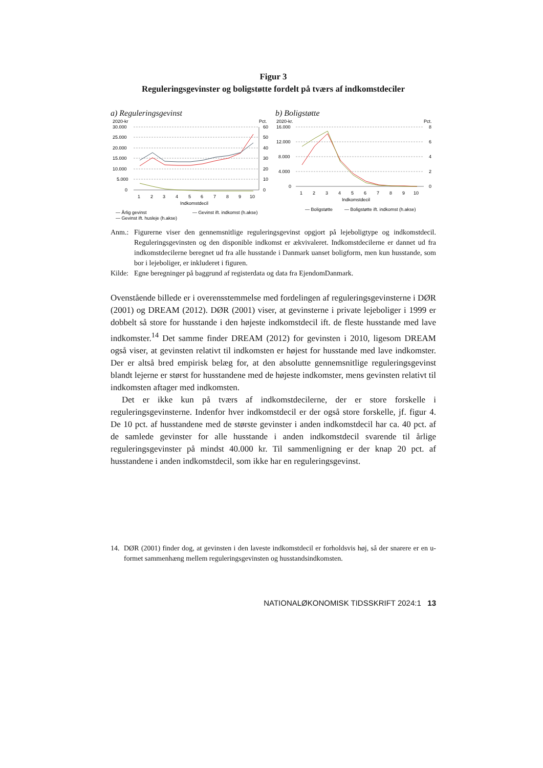Figur 3
Reguleringsgevinster og boligstøtte fordelt på tværs af indkomstdeciler
a) Reguleringsgevinst
2020-kr
Pct.
30.000
25.000
20.000
15.000
10.000
5.000
0
60
50
40
30
20
10
0
1
2
3
4
5
6
7
8
9
10
Indkomstdecil
— Årlig gevinst
— Gevinst ift. indkomst (h.akse)
— Gevinst ift. husleje (h.akse)
b) Boligstøtte
2020-kr.
Pct.
16.000
12.000
8.000
4.000
0
8
6
4
2
0
1
2
3
4
5
6
7
8
9
10
Indkomstdecil
— Boligstøtte
— Boligstøtte ift. indkomst (h.akse)
Anm.: Figurerne viser den gennemsnitlige reguleringsgevinst opgjort på lejeboligtype og indkomstdecil. Reguleringsgevinsten og den disponible indkomst er ækvivaleret. Indkomstdecilerne er dannet ud fra indkomstdecilerne beregnet ud fra alle husstande i Danmark uanset boligform, men kun husstande, som bor i lejeboliger, er inkluderet i figuren.
Kilde:
Egne beregninger på baggrund af registerdata og data fra EjendomDanmark.
Ovenstående billede er i overensstemmelse med fordelingen af reguleringsgevinsterne i DØR (2001) og DREAM (2012). DØR (2001) viser, at gevinsterne i private lejeboliger i 1999 er dobbelt så store for husstande i den højeste indkomstdecil ift. de fleste husstande med lave indkomster.<sup>14</sup> Det samme finder DREAM (2012) for gevinsten i 2010, ligesom DREAM også viser, at gevinsten relativt til indkomsten er højest for husstande med lave indkomster. Der er altså bred empirisk belæg for, at den absolutte gennemsnitlige reguleringsgevinst blandt lejerne er størst for husstandene med de højeste indkomster, mens gevinsten relativt til indkomsten aftager med indkomsten.
Det er ikke kun på tværs af indkomstdecilerne, der er store forskelle i reguleringsgevinsterne. Indenfor hver indkomstdecil er der også store forskelle, jf. figur 4. De 10 pct. af husstandene med de største gevinster i anden indkomstdecil har ca. 40 pct. af de samlede gevinster for alle husstande i anden indkomstdecil svarende til årlige reguleringsgevinster på mindst 40.000 kr. Til sammenligning er der knap 20 pct. af husstandene i anden indkomstdecil, som ikke har en reguleringsgevinst.
14. DØR (2001) finder dog, at gevinsten i den laveste indkomstdecil er forholdsvis høj, så der snarere er en u-formet sammenhæng mellem reguleringsgevinsten og husstandsindkomsten.
NATIONALØKONOMISK TIDSSKRIFT 2024:1 13